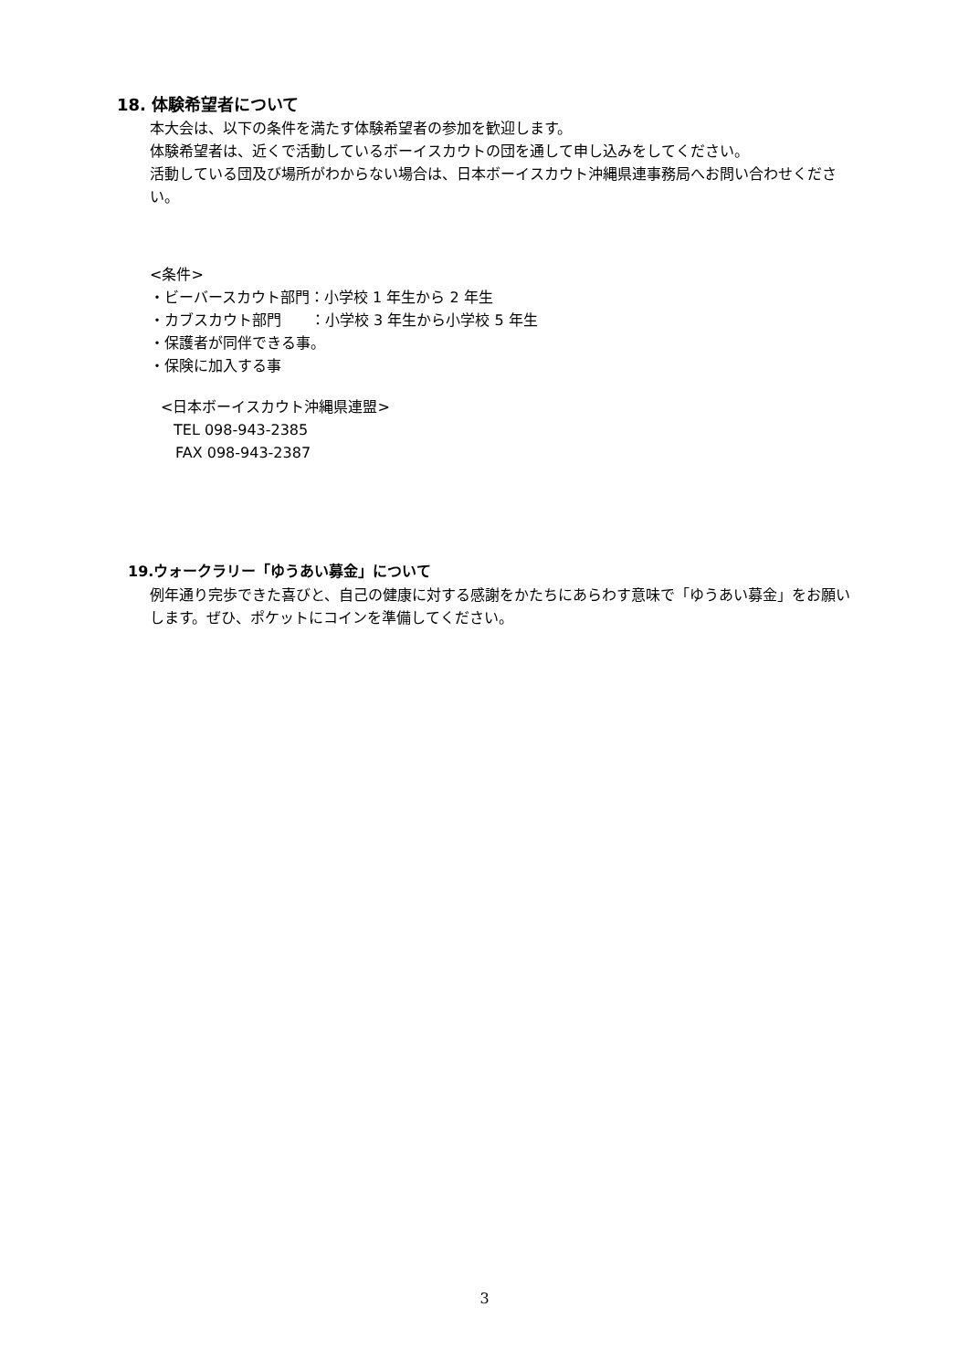18. 体験希望者について
本大会は、以下の条件を満たす体験希望者の参加を歓迎します。
体験希望者は、近くで活動しているボーイスカウトの団を通して申し込みをしてください。
活動している団及び場所がわからない場合は、日本ボーイスカウト沖縄県連事務局へお問い合わせください。
<条件>
・ビーバースカウト部門：小学校 1 年生から 2 年生
・カブスカウト部門　　：小学校 3 年生から小学校 5 年生
・保護者が同伴できる事。
・保険に加入する事
<日本ボーイスカウト沖縄県連盟>
TEL 098-943-2385
FAX 098-943-2387
19.ウォークラリー「ゆうあい募金」について
例年通り完歩できた喜びと、自己の健康に対する感謝をかたちにあらわす意味で「ゆうあい募金」をお願いします。ぜひ、ポケットにコインを準備してください。
3